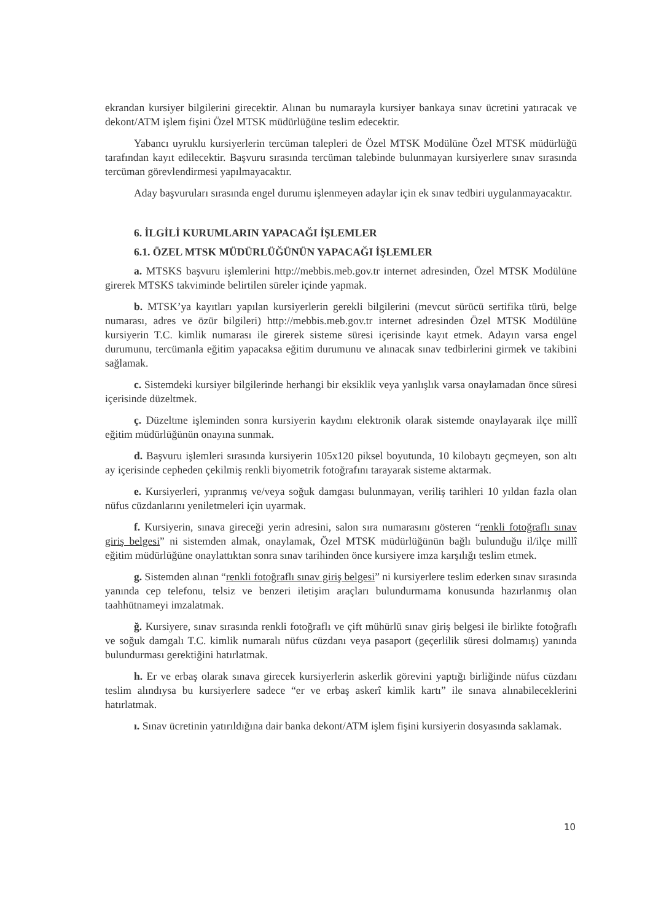ekrandan kursiyer bilgilerini girecektir. Alınan bu numarayla kursiyer bankaya sınav ücretini yatıracak ve dekont/ATM işlem fişini Özel MTSK müdürlüğüne teslim edecektir.
Yabancı uyruklu kursiyerlerin tercüman talepleri de Özel MTSK Modülüne Özel MTSK müdürlüğü tarafından kayıt edilecektir. Başvuru sırasında tercüman talebinde bulunmayan kursiyerlere sınav sırasında tercüman görevlendirmesi yapılmayacaktır.
Aday başvuruları sırasında engel durumu işlenmeyen adaylar için ek sınav tedbiri uygulanmayacaktır.
6. İLGİLİ KURUMLARIN YAPACAĞI İŞLEMLER
6.1. ÖZEL MTSK MÜDÜRLÜĞÜNÜN YAPACAĞI İŞLEMLER
a. MTSKS başvuru işlemlerini http://mebbis.meb.gov.tr internet adresinden, Özel MTSK Modülüne girerek MTSKS takviminde belirtilen süreler içinde yapmak.
b. MTSK’ya kayıtları yapılan kursiyerlerin gerekli bilgilerini (mevcut sürücü sertifika türü, belge numarası, adres ve özür bilgileri) http://mebbis.meb.gov.tr internet adresinden Özel MTSK Modülüne kursiyerin T.C. kimlik numarası ile girerek sisteme süresi içerisinde kayıt etmek. Adayın varsa engel durumunu, tercümanla eğitim yapacaksa eğitim durumunu ve alınacak sınav tedbirlerini girmek ve takibini sağlamak.
c. Sistemdeki kursiyer bilgilerinde herhangi bir eksiklik veya yanlışlık varsa onaylamadan önce süresi içerisinde düzeltmek.
ç. Düzeltme işleminden sonra kursiyerin kaydını elektronik olarak sistemde onaylayarak ilçe millî eğitim müdürlüğünün onayına sunmak.
d. Başvuru işlemleri sırasında kursiyerin 105x120 piksel boyutunda, 10 kilobaytı geçmeyen, son altı ay içerisinde cepheden çekilmiş renkli biyometrik fotoğrafını tarayarak sisteme aktarmak.
e. Kursiyerleri, yıpranmış ve/veya soğuk damgası bulunmayan, veriliş tarihleri 10 yıldan fazla olan nüfus cüzdanlarını yeniletmeleri için uyarmak.
f. Kursiyerin, sınava gireceği yerin adresini, salon sıra numarasını gösteren “renkli fotoğraflı sınav giriş belgesi” ni sistemden almak, onaylamak, Özel MTSK müdürlüğünün bağlı bulunduğu il/ilçe millî eğitim müdürlüğüne onaylattıktan sonra sınav tarihinden önce kursiyere imza karşılığı teslim etmek.
g. Sistemden alınan “renkli fotoğraflı sınav giriş belgesi” ni kursiyerlere teslim ederken sınav sırasında yanında cep telefonu, telsiz ve benzeri iletişim araçları bulundurmama konusunda hazırlanmış olan taahhütnameyi imzalatmak.
ğ. Kursiyere, sınav sırasında renkli fotoğraflı ve çift mühürlü sınav giriş belgesi ile birlikte fotoğraflı ve soğuk damgalı T.C. kimlik numaralı nüfus cüzdanı veya pasaport (geçerlilik süresi dolmamış) yanında bulundurması gerektiğini hatırlatmak.
h. Er ve erbaş olarak sınava girecek kursiyerlerin askerlik görevini yaptığı birliğinde nüfus cüzdanı teslim alındıysa bu kursiyerlere sadece “er ve erbaş askerî kimlik kartı” ile sınava alınabileceklerini hatırlatmak.
ı. Sınav ücretinin yatırıldığına dair banka dekont/ATM işlem fişini kursiyerin dosyasında saklamak.
10